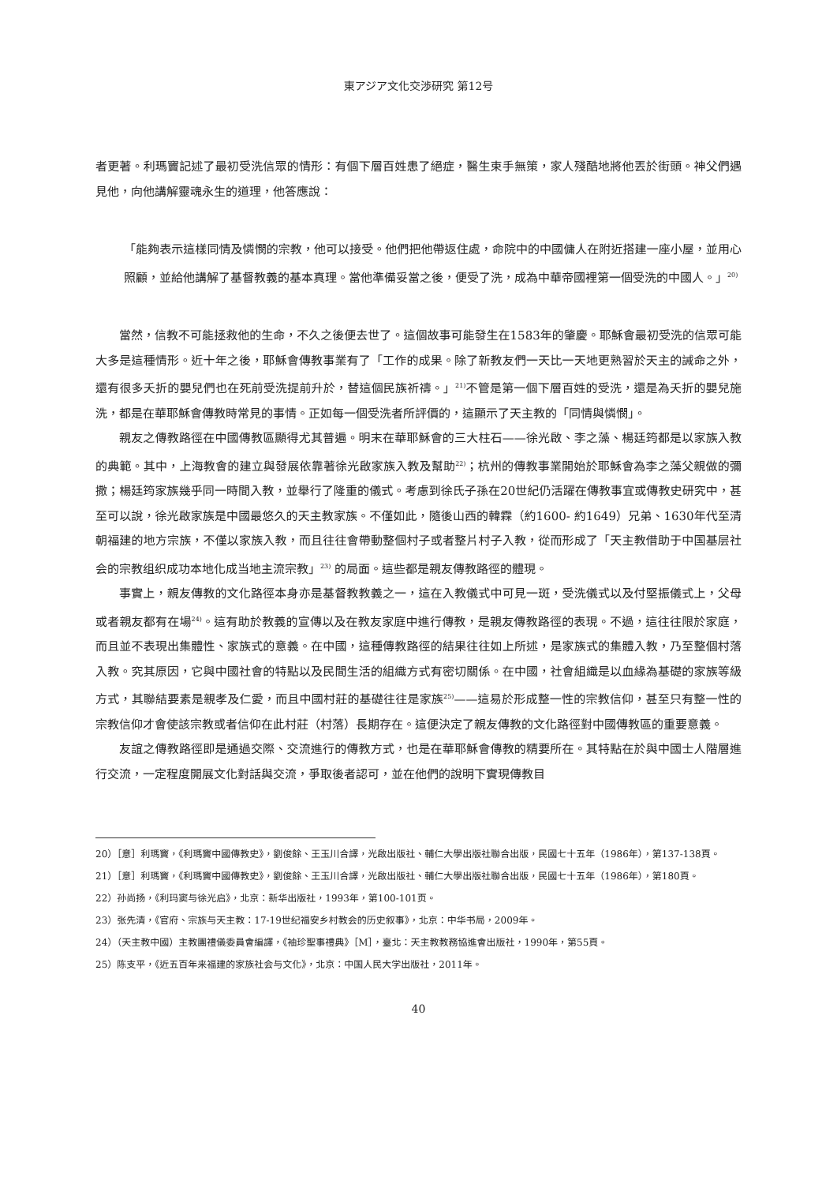東アジア文化交渉研究 第12号
者更著。利瑪竇記述了最初受洗信眾的情形：有個下層百姓患了絕症，醫生束手無策，家人殘酷地將他丟於街頭。神父們遇見他，向他講解靈魂永生的道理，他答應說：
「能夠表示這樣同情及憐憫的宗教，他可以接受。他們把他帶返住處，命院中的中國傭人在附近搭建一座小屋，並用心照顧，並給他講解了基督教義的基本真理。當他準備妥當之後，便受了洗，成為中華帝國裡第一個受洗的中國人。」<sup>20)</sup>
當然，信教不可能拯救他的生命，不久之後便去世了。這個故事可能發生在1583年的肇慶。耶穌會最初受洗的信眾可能大多是這種情形。近十年之後，耶穌會傳教事業有了「工作的成果。除了新教友們一天比一天地更熟習於天主的誡命之外，還有很多夭折的嬰兒們也在死前受洗提前升於，替這個民族祈禱。」<sup>21)</sup>不管是第一個下層百姓的受洗，還是為夭折的嬰兒施洗，都是在華耶穌會傳教時常見的事情。正如每一個受洗者所評價的，這顯示了天主教的「同情與憐憫」。
親友之傳教路徑在中國傳教區顯得尤其普遍。明末在華耶穌會的三大柱石——徐光啟、李之藻、楊廷筠都是以家族入教的典範。其中，上海教會的建立與發展依靠著徐光啟家族入教及幫助<sup>22)</sup>；杭州的傳教事業開始於耶穌會為李之藻父親做的彌撒；楊廷筠家族幾乎同一時間入教，並舉行了隆重的儀式。考慮到徐氏子孫在20世紀仍活躍在傳教事宜或傳教史研究中，甚至可以說，徐光啟家族是中國最悠久的天主教家族。不僅如此，隨後山西的韓霖（約1600- 約1649）兄弟、1630年代至清朝福建的地方宗族，不僅以家族入教，而且往往會帶動整個村子或者整片村子入教，從而形成了「天主教借助于中国基层社会的宗教组织成功本地化成当地主流宗教」<sup>23)</sup> 的局面。這些都是親友傳教路徑的體現。
事實上，親友傳教的文化路徑本身亦是基督教教義之一，這在入教儀式中可見一斑，受洗儀式以及付堅振儀式上，父母或者親友都有在場<sup>24)</sup>。這有助於教義的宣傳以及在教友家庭中進行傳教，是親友傳教路徑的表現。不過，這往往限於家庭，而且並不表現出集體性、家族式的意義。在中國，這種傳教路徑的結果往往如上所述，是家族式的集體入教，乃至整個村落入教。究其原因，它與中國社會的特點以及民間生活的組織方式有密切關係。在中國，社會組織是以血緣為基礎的家族等級方式，其聯結要素是親孝及仁愛，而且中國村莊的基礎往往是家族<sup>25)</sup>——這易於形成整一性的宗教信仰，甚至只有整一性的宗教信仰才會使該宗教或者信仰在此村莊（村落）長期存在。這便決定了親友傳教的文化路徑對中國傳教區的重要意義。
友誼之傳教路徑即是通過交際、交流進行的傳教方式，也是在華耶穌會傳教的精要所在。其特點在於與中國士人階層進行交流，一定程度開展文化對話與交流，爭取後者認可，並在他們的說明下實現傳教目
20）［意］利瑪竇，《利瑪竇中國傳教史》，劉俊餘、王玉川合譯，光啟出版社、輔仁大學出版社聯合出版，民國七十五年（1986年），第137-138頁。
21）［意］利瑪竇，《利瑪竇中國傳教史》，劉俊餘、王玉川合譯，光啟出版社、輔仁大學出版社聯合出版，民國七十五年（1986年），第180頁。
22）孙尚扬，《利玛窦与徐光启》，北京：新华出版社，1993年，第100-101页。
23）张先清，《官府、宗族与天主教：17-19世纪福安乡村教会的历史叙事》，北京：中华书局，2009年。
24）（天主教中國）主教團禮儀委員會編譯，《袖珍聖事禮典》［M］，臺北：天主教教務協進會出版社，1990年，第55頁。
25）陈支平，《近五百年来福建的家族社会与文化》，北京：中国人民大学出版社，2011年。
40